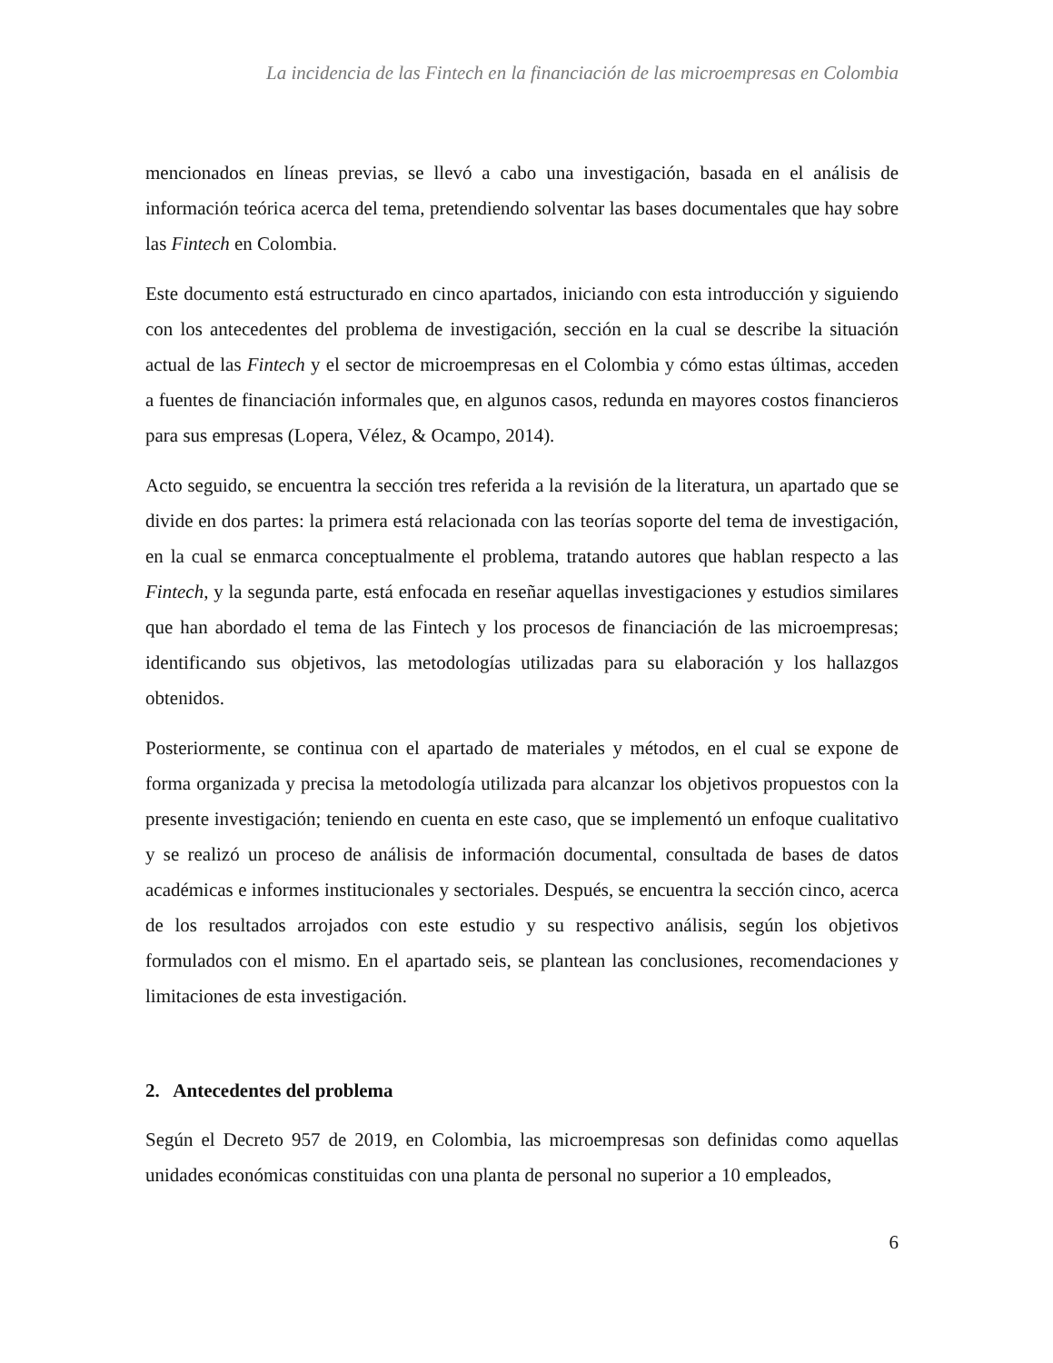La incidencia de las Fintech en la financiación de las microempresas en Colombia
mencionados en líneas previas, se llevó a cabo una investigación, basada en el análisis de información teórica acerca del tema, pretendiendo solventar las bases documentales que hay sobre las Fintech en Colombia.
Este documento está estructurado en cinco apartados, iniciando con esta introducción y siguiendo con los antecedentes del problema de investigación, sección en la cual se describe la situación actual de las Fintech y el sector de microempresas en el Colombia y cómo estas últimas, acceden a fuentes de financiación informales que, en algunos casos, redunda en mayores costos financieros para sus empresas (Lopera, Vélez, & Ocampo, 2014).
Acto seguido, se encuentra la sección tres referida a la revisión de la literatura, un apartado que se divide en dos partes: la primera está relacionada con las teorías soporte del tema de investigación, en la cual se enmarca conceptualmente el problema, tratando autores que hablan respecto a las Fintech, y la segunda parte, está enfocada en reseñar aquellas investigaciones y estudios similares que han abordado el tema de las Fintech y los procesos de financiación de las microempresas; identificando sus objetivos, las metodologías utilizadas para su elaboración y los hallazgos obtenidos.
Posteriormente, se continua con el apartado de materiales y métodos, en el cual se expone de forma organizada y precisa la metodología utilizada para alcanzar los objetivos propuestos con la presente investigación; teniendo en cuenta en este caso, que se implementó un enfoque cualitativo y se realizó un proceso de análisis de información documental, consultada de bases de datos académicas e informes institucionales y sectoriales. Después, se encuentra la sección cinco, acerca de los resultados arrojados con este estudio y su respectivo análisis, según los objetivos formulados con el mismo. En el apartado seis, se plantean las conclusiones, recomendaciones y limitaciones de esta investigación.
2. Antecedentes del problema
Según el Decreto 957 de 2019, en Colombia, las microempresas son definidas como aquellas unidades económicas constituidas con una planta de personal no superior a 10 empleados,
6